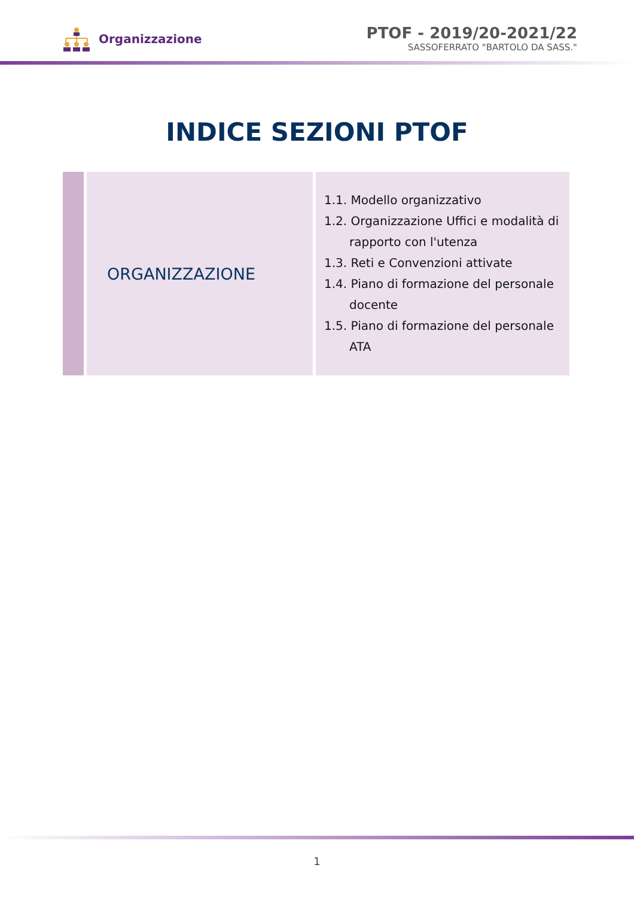Organizzazione
PTOF - 2019/20-2021/22
SASSOFERRATO "BARTOLO DA SASS."
INDICE SEZIONI PTOF
| | ORGANIZZAZIONE | 1.1. Modello organizzativo 1.2. Organizzazione Uffici e modalità di rapporto con l'utenza 1.3. Reti e Convenzioni attivate 1.4. Piano di formazione del personale docente 1.5. Piano di formazione del personale ATA |
1